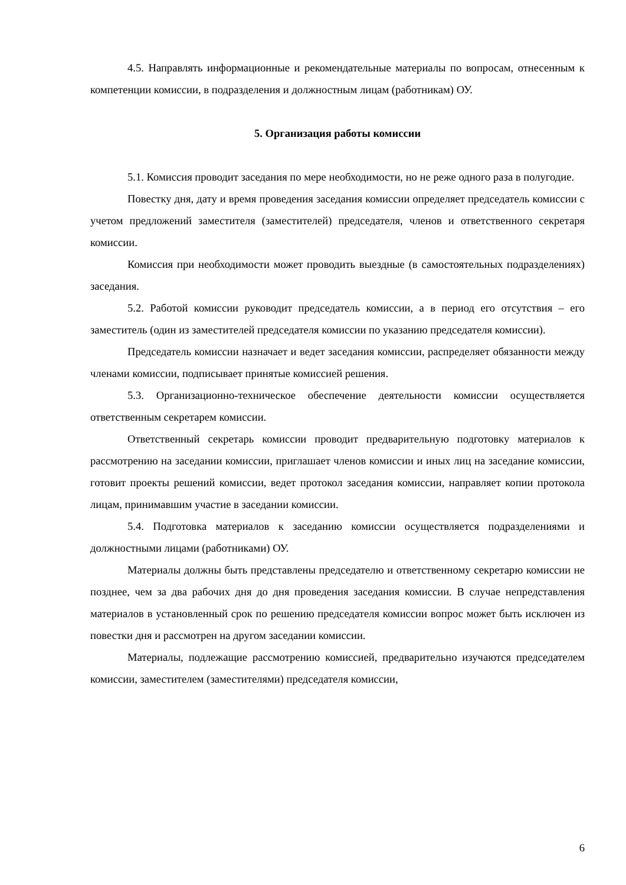4.5. Направлять информационные и рекомендательные материалы по вопросам, отнесенным к компетенции комиссии, в подразделения и должностным лицам (работникам) ОУ.
5. Организация работы комиссии
5.1. Комиссия проводит заседания по мере необходимости, но не реже одного раза в полугодие.
Повестку дня, дату и время проведения заседания комиссии определяет председатель комиссии с учетом предложений заместителя (заместителей) председателя, членов и ответственного секретаря комиссии.
Комиссия при необходимости может проводить выездные (в самостоятельных подразделениях) заседания.
5.2. Работой комиссии руководит председатель комиссии, а в период его отсутствия – его заместитель (один из заместителей председателя комиссии по указанию председателя комиссии).
Председатель комиссии назначает и ведет заседания комиссии, распределяет обязанности между членами комиссии, подписывает принятые комиссией решения.
5.3. Организационно-техническое обеспечение деятельности комиссии осуществляется ответственным секретарем комиссии.
Ответственный секретарь комиссии проводит предварительную подготовку материалов к рассмотрению на заседании комиссии, приглашает членов комиссии и иных лиц на заседание комиссии, готовит проекты решений комиссии, ведет протокол заседания комиссии, направляет копии протокола лицам, принимавшим участие в заседании комиссии.
5.4. Подготовка материалов к заседанию комиссии осуществляется подразделениями и должностными лицами (работниками) ОУ.
Материалы должны быть представлены председателю и ответственному секретарю комиссии не позднее, чем за два рабочих дня до дня проведения заседания комиссии. В случае непредставления материалов в установленный срок по решению председателя комиссии вопрос может быть исключен из повестки дня и рассмотрен на другом заседании комиссии.
Материалы, подлежащие рассмотрению комиссией, предварительно изучаются председателем комиссии, заместителем (заместителями) председателя комиссии,
6